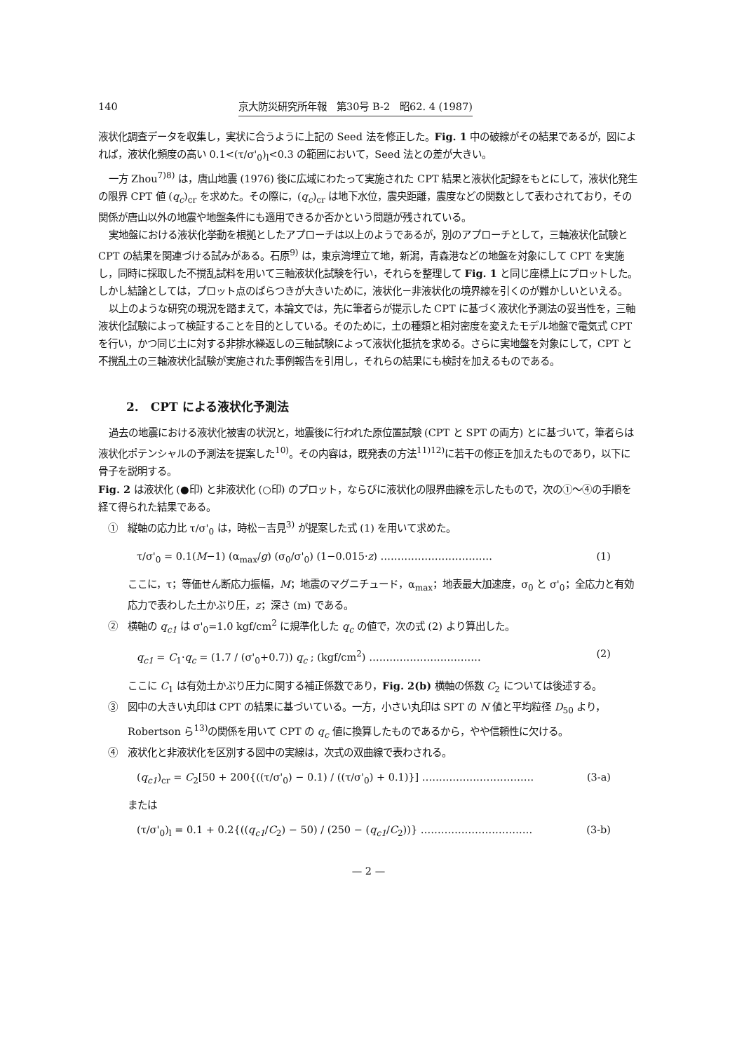140 京大防災研究所年報　第30号 B-2　昭62. 4 (1987)
液状化調査データを収集し，実状に合うように上記の Seed 法を修正した。Fig. 1 中の破線がその結果であるが，図によれば，液状化頻度の高い 0.1<(τ/σ'<sub>0</sub>)<sub>l</sub><0.3 の範囲において，Seed 法との差が大きい。
一方 Zhou<sup>7)8)</sup> は，唐山地震 (1976) 後に広域にわたって実施された CPT 結果と液状化記録をもとにして，液状化発生の限界 CPT 値 (q<sub>c</sub>)<sub>cr</sub> を求めた。その際に，(q<sub>c</sub>)<sub>cr</sub> は地下水位，震央距離，震度などの関数として表わされており，その関係が唐山以外の地震や地盤条件にも適用できるか否かという問題が残されている。
実地盤における液状化挙動を根拠としたアプローチは以上のようであるが，別のアプローチとして，三軸液状化試験と CPT の結果を関連づける試みがある。石原<sup>9)</sup> は，東京湾埋立て地，新潟，青森港などの地盤を対象にして CPT を実施し，同時に採取した不撹乱試料を用いて三軸液状化試験を行い，それらを整理して Fig. 1 と同じ座標上にプロットした。しかし結論としては，プロット点のばらつきが大きいために，液状化－非液状化の境界線を引くのが難かしいといえる。
以上のような研究の現況を踏まえて，本論文では，先に筆者らが提示した CPT に基づく液状化予測法の妥当性を，三軸液状化試験によって検証することを目的としている。そのために，土の種類と相対密度を変えたモデル地盤で電気式 CPT を行い，かつ同じ土に対する非排水繰返しの三軸試験によって液状化抵抗を求める。さらに実地盤を対象にして，CPT と不撹乱土の三軸液状化試験が実施された事例報告を引用し，それらの結果にも検討を加えるものである。
2.　CPT による液状化予測法
過去の地震における液状化被害の状況と，地震後に行われた原位置試験 (CPT と SPT の両方) とに基づいて，筆者らは液状化ポテンシャルの予測法を提案した<sup>10)</sup>。その内容は，既発表の方法<sup>11)12)</sup>に若干の修正を加えたものであり，以下に骨子を説明する。
Fig. 2 は液状化 (●印) と非液状化 (○印) のプロット，ならびに液状化の限界曲線を示したもので，次の①～④の手順を経て得られた結果である。
①　縦軸の応力比 τ/σ'<sub>0</sub> は，時松－吉見<sup>3)</sup> が提案した式 (1) を用いて求めた。
τ/σ'<sub>0</sub> = 0.1(M−1) (α<sub>max</sub>/g) (σ<sub>0</sub>/σ'<sub>0</sub>) (1−0.015·z) …………………………… (1)
ここに，τ；等価せん断応力振幅，M；地震のマグニチュード，α<sub>max</sub>；地表最大加速度，σ<sub>0</sub> と σ'<sub>0</sub>；全応力と有効応力で表わした土かぶり圧，z；深さ (m) である。
②　横軸の q<sub>c1</sub> は σ'<sub>0</sub>=1.0 kgf/cm<sup>2</sup> に規準化した q<sub>c</sub> の値で，次の式 (2) より算出した。
q<sub>c1</sub> = C<sub>1</sub>·q<sub>c</sub> = (1.7 / (σ'<sub>0</sub>+0.7)) q<sub>c</sub> ; (kgf/cm<sup>2</sup>) …………………………… (2)
ここに C<sub>1</sub> は有効土かぶり圧力に関する補正係数であり，Fig. 2(b) 横軸の係数 C<sub>2</sub> については後述する。
③　図中の大きい丸印は CPT の結果に基づいている。一方，小さい丸印は SPT の N 値と平均粒径 D<sub>50</sub> より，Robertson ら<sup>13)</sup>の関係を用いて CPT の q<sub>c</sub> 値に換算したものであるから，やや信頼性に欠ける。
④　液状化と非液状化を区別する図中の実線は，次式の双曲線で表わされる。
(q<sub>c1</sub>)<sub>cr</sub> = C<sub>2</sub>[50 + 200{((τ/σ'<sub>0</sub>) − 0.1) / ((τ/σ'<sub>0</sub>) + 0.1)}] …………………………… (3-a)
または
(τ/σ'<sub>0</sub>)<sub>l</sub> = 0.1 + 0.2{((q<sub>c1</sub>/C<sub>2</sub>) − 50) / (250 − (q<sub>c1</sub>/C<sub>2</sub>))} …………………………… (3-b)
— 2 —